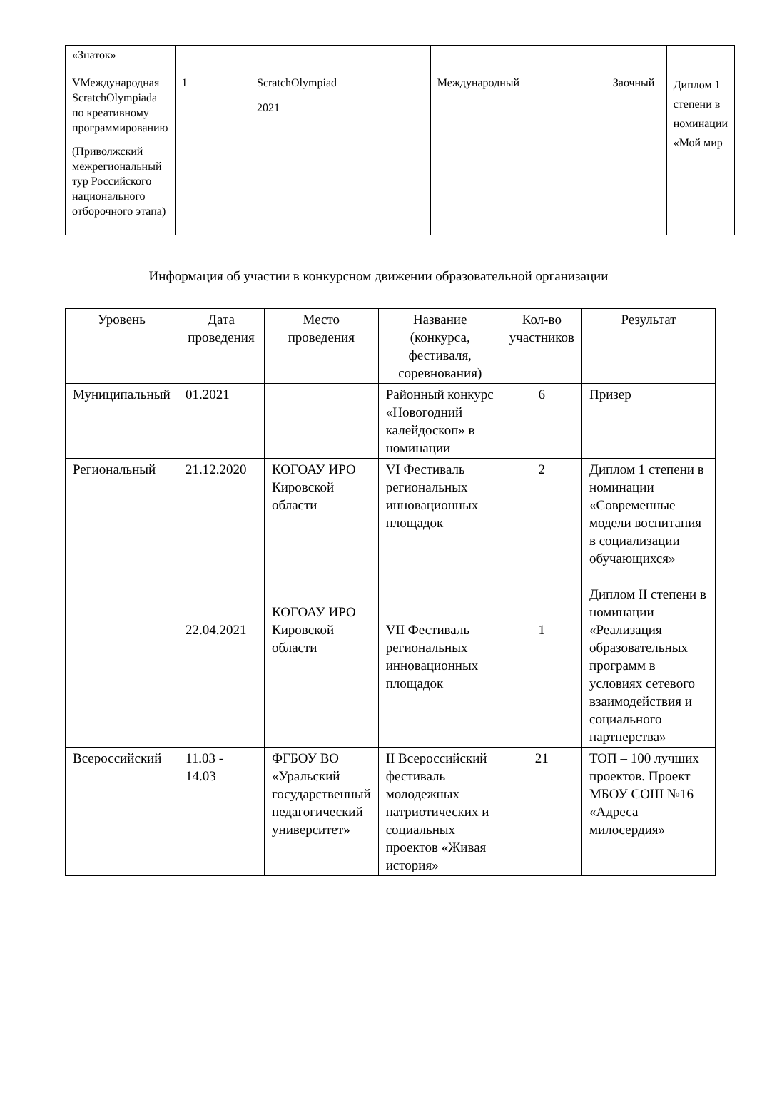| «Знаток» | | | | | | |
| VМеждународная ScratchOlympiada по креативному программированию (Приволжский межрегиональный тур Российского национального отборочного этапа) | 1 | ScratchOlympiad 2021 | Международный | | Заочный | Диплом 1 степени в номинации «Мой мир |
Информация об участии в конкурсном движении образовательной организации
| Уровень | Дата проведения | Место проведения | Название (конкурса, фестиваля, соревнования) | Кол-во участников | Результат |
| --- | --- | --- | --- | --- | --- |
| Муниципальный | 01.2021 | | Районный конкурс «Новогодний калейдоскоп» в номинации | 6 | Призер |
| Региональный | 21.12.2020 22.04.2021 | КОГОАУ ИРО Кировской области КОГОАУ ИРО Кировской области | VI Фестиваль региональных инновационных площадок VII Фестиваль региональных инновационных площадок | 2 1 | Диплом 1 степени в номинации «Современные модели воспитания в социализации обучающихся» Диплом II степени в номинации «Реализация образовательных программ в условиях сетевого взаимодействия и социального партнерства» |
| Всероссийский | 11.03 - 14.03 | ФГБОУ ВО «Уральский государственный педагогический университет» | II Всероссийский фестиваль молодежных патриотических и социальных проектов «Живая история» | 21 | ТОП – 100 лучших проектов. Проект МБОУ СОШ №16 «Адреса милосердия» |